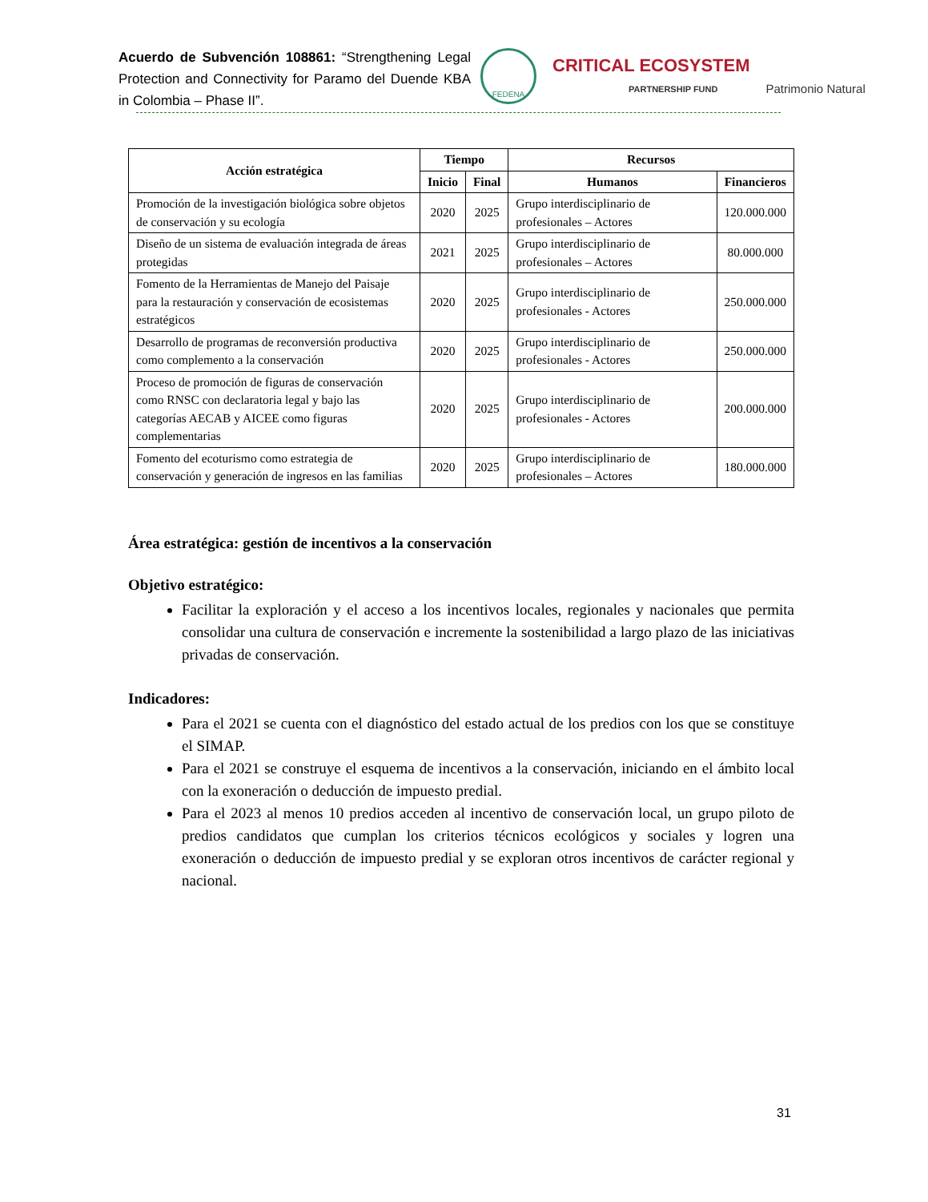Acuerdo de Subvención 108861: “Strengthening Legal Protection and Connectivity for Paramo del Duende KBA in Colombia – Phase II”.
FEDENA
CRITICAL ECOSYSTEM
PARTNERSHIP FUND
Patrimonio Natural
| Acción estratégica | Tiempo | | Recursos | |
| --- | --- | --- | --- | --- |
| | Inicio | Final | Humanos | Financieros |
| Promoción de la investigación biológica sobre objetos de conservación y su ecología | 2020 | 2025 | Grupo interdisciplinario de profesionales – Actores | 120.000.000 |
| Diseño de un sistema de evaluación integrada de áreas protegidas | 2021 | 2025 | Grupo interdisciplinario de profesionales – Actores | 80.000.000 |
| Fomento de la Herramientas de Manejo del Paisaje para la restauración y conservación de ecosistemas estratégicos | 2020 | 2025 | Grupo interdisciplinario de profesionales - Actores | 250.000.000 |
| Desarrollo de programas de reconversión productiva como complemento a la conservación | 2020 | 2025 | Grupo interdisciplinario de profesionales - Actores | 250.000.000 |
| Proceso de promoción de figuras de conservación como RNSC con declaratoria legal y bajo las categorías AECAB y AICEE como figuras complementarias | 2020 | 2025 | Grupo interdisciplinario de profesionales - Actores | 200.000.000 |
| Fomento del ecoturismo como estrategia de conservación y generación de ingresos en las familias | 2020 | 2025 | Grupo interdisciplinario de profesionales – Actores | 180.000.000 |
Área estratégica: gestión de incentivos a la conservación
Objetivo estratégico:
Facilitar la exploración y el acceso a los incentivos locales, regionales y nacionales que permita consolidar una cultura de conservación e incremente la sostenibilidad a largo plazo de las iniciativas privadas de conservación.
Indicadores:
Para el 2021 se cuenta con el diagnóstico del estado actual de los predios con los que se constituye el SIMAP.
Para el 2021 se construye el esquema de incentivos a la conservación, iniciando en el ámbito local con la exoneración o deducción de impuesto predial.
Para el 2023 al menos 10 predios acceden al incentivo de conservación local, un grupo piloto de predios candidatos que cumplan los criterios técnicos ecológicos y sociales y logren una exoneración o deducción de impuesto predial y se exploran otros incentivos de carácter regional y nacional.
31